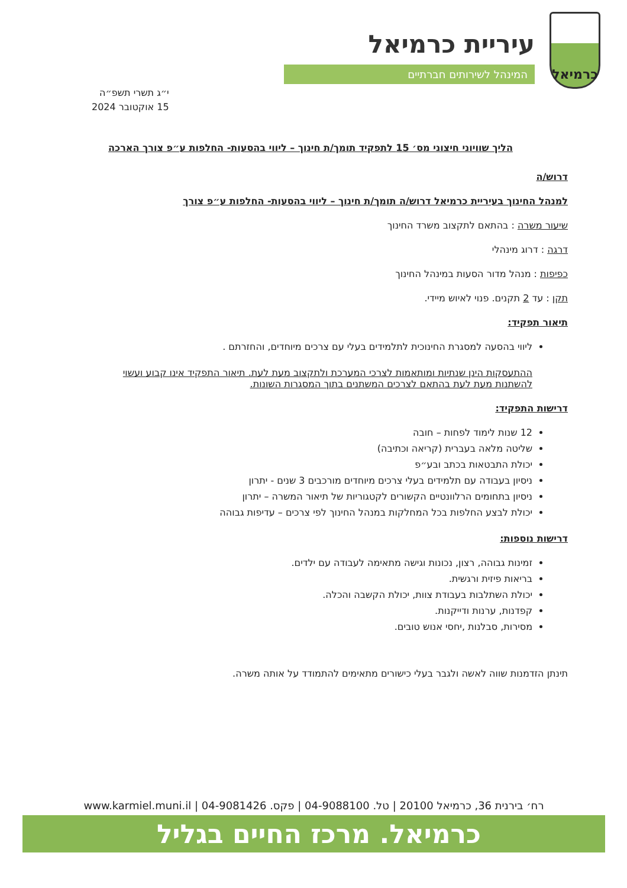כרמיאל
עיריית כרמיאל
המינהל לשירותים חברתיים
י״ג תשרי תשפ״ה
15 אוקטובר 2024
הליך שוויוני חיצוני מס׳ 15 לתפקיד תומך/ת חינוך – ליווי בהסעות- החלפות ע״פ צורך הארכה
דרוש/ה
למנהל החינוך בעיריית כרמיאל דרוש/ה תומך/ת חינוך – ליווי בהסעות- החלפות ע״פ צורך
שיעור משרה : בהתאם לתקצוב משרד החינוך
דרגה : דרוג מינהלי
כפיפות : מנהל מדור הסעות במינהל החינוך
תקן : עד 2 תקנים. פנוי לאיוש מיידי.
תיאור תפקיד:
ליווי בהסעה למסגרת החינוכית לתלמידים בעלי עם צרכים מיוחדים, והחזרתם .
ההתעסקות הינן שנתיות ומותאמות לצרכי המערכת ולתקצוב מעת לעת. תיאור התפקיד אינו קבוע ועשוי להשתנות מעת לעת בהתאם לצרכים המשתנים בתוך המסגרות השונות.
דרישות התפקיד:
12 שנות לימוד לפחות – חובה
שליטה מלאה בעברית (קריאה וכתיבה)
יכולת התבטאות בכתב ובע״פ
ניסיון בעבודה עם תלמידים בעלי צרכים מיוחדים מורכבים 3 שנים - יתרון
ניסיון בתחומים הרלוונטיים הקשורים לקטגוריות של תיאור המשרה – יתרון
יכולת לבצע החלפות בכל המחלקות במנהל החינוך לפי צרכים – עדיפות גבוהה
דרישות נוספות:
זמינות גבוהה, רצון, נכונות וגישה מתאימה לעבודה עם ילדים.
בריאות פיזית ורגשית.
יכולת השתלבות בעבודת צוות, יכולת הקשבה והכלה.
קפדנות, ערנות ודייקנות.
מסירות, סבלנות ,יחסי אנוש טובים.
תינתן הזדמנות שווה לאשה ולגבר בעלי כישורים מתאימים להתמודד על אותה משרה.
רח׳ בירנית 36, כרמיאל 20100 | טל. 04-9088100 | פקס. 04-9081426 | www.karmiel.muni.il
כרמיאל. מרכז החיים בגליל